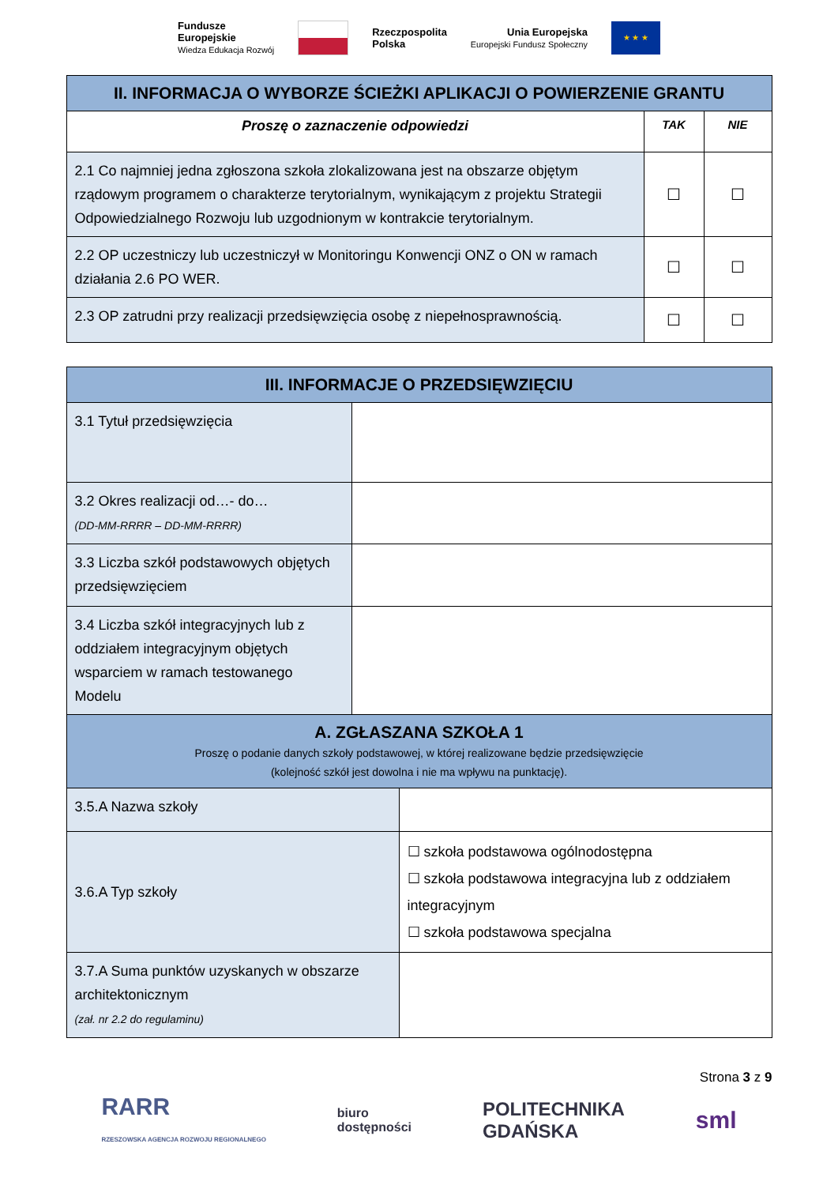Fundusze
Europejskie
Wiedza Edukacja Rozwój
Rzeczpospolita
Polska
Unia Europejska
Europejski Fundusz Społeczny
★ ★ ★
| II. INFORMACJA O WYBORZE ŚCIEŻKI APLIKACJI O POWIERZENIE GRANTU | | |
| Proszę o zaznaczenie odpowiedzi | TAK | NIE |
| 2.1 Co najmniej jedna zgłoszona szkoła zlokalizowana jest na obszarze objętym rządowym programem o charakterze terytorialnym, wynikającym z projektu Strategii Odpowiedzialnego Rozwoju lub uzgodnionym w kontrakcie terytorialnym. | ☐ | ☐ |
| 2.2 OP uczestniczy lub uczestniczył w Monitoringu Konwencji ONZ o ON w ramach działania 2.6 PO WER. | ☐ | ☐ |
| 2.3 OP zatrudni przy realizacji przedsięwzięcia osobę z niepełnosprawnością. | ☐ | ☐ |
| III. INFORMACJE O PRZEDSIĘWZIĘCIU | |
| 3.1 Tytuł przedsięwzięcia | |
| 3.2 Okres realizacji od…- do… (DD-MM-RRRR – DD-MM-RRRR) | |
| 3.3 Liczba szkół podstawowych objętych przedsięwzięciem | |
| 3.4 Liczba szkół integracyjnych lub z oddziałem integracyjnym objętych wsparciem w ramach testowanego Modelu | |
| A. ZGŁASZANA SZKOŁA 1 Proszę o podanie danych szkoły podstawowej, w której realizowane będzie przedsięwzięcie (kolejność szkół jest dowolna i nie ma wpływu na punktację). | |
| 3.5.A Nazwa szkoły | |
| 3.6.A Typ szkoły | ☐ szkoła podstawowa ogólnodostępna ☐ szkoła podstawowa integracyjna lub z oddziałem integracyjnym ☐ szkoła podstawowa specjalna |
| 3.7.A Suma punktów uzyskanych w obszarze architektonicznym (zał. nr 2.2 do regulaminu) | |
Strona 3 z 9
RARR
RZESZOWSKA AGENCJA ROZWOJU REGIONALNEGO
biuro
dostępności
POLITECHNIKA
GDAŃSKA
sml